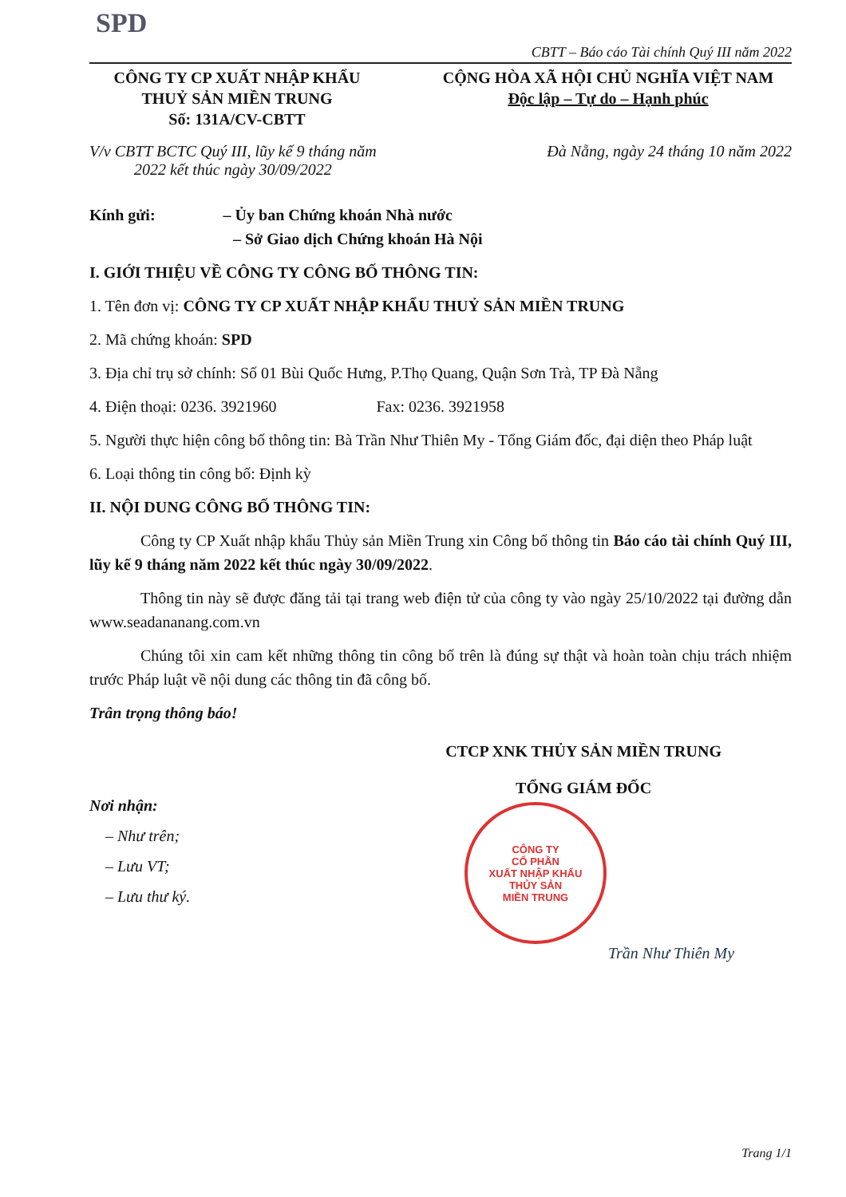SPD
CBTT – Báo cáo Tài chính Quý III năm 2022
CÔNG TY CP XUẤT NHẬP KHẨU
THUỶ SẢN MIỀN TRUNG
Số: 131A/CV-CBTT
CỘNG HÒA XÃ HỘI CHỦ NGHĨA VIỆT NAM
Độc lập – Tự do – Hạnh phúc
V/v CBTT BCTC Quý III, lũy kế 9 tháng năm
2022 kết thúc ngày 30/09/2022
Đà Nẵng, ngày 24 tháng 10 năm 2022
Kính gửi: – Ủy ban Chứng khoán Nhà nước
– Sở Giao dịch Chứng khoán Hà Nội
I. GIỚI THIỆU VỀ CÔNG TY CÔNG BỐ THÔNG TIN:
1. Tên đơn vị: CÔNG TY CP XUẤT NHẬP KHẨU THUỶ SẢN MIỀN TRUNG
2. Mã chứng khoán: SPD
3. Địa chỉ trụ sở chính: Số 01 Bùi Quốc Hưng, P.Thọ Quang, Quận Sơn Trà, TP Đà Nẵng
4. Điện thoại: 0236. 3921960 Fax: 0236. 3921958
5. Người thực hiện công bố thông tin: Bà Trần Như Thiên My - Tổng Giám đốc, đại diện theo Pháp luật
6. Loại thông tin công bố: Định kỳ
II. NỘI DUNG CÔNG BỐ THÔNG TIN:
Công ty CP Xuất nhập khẩu Thủy sản Miền Trung xin Công bố thông tin Báo cáo tài chính Quý III, lũy kế 9 tháng năm 2022 kết thúc ngày 30/09/2022.
Thông tin này sẽ được đăng tải tại trang web điện tử của công ty vào ngày 25/10/2022 tại đường dẫn www.seadananang.com.vn
Chúng tôi xin cam kết những thông tin công bố trên là đúng sự thật và hoàn toàn chịu trách nhiệm trước Pháp luật về nội dung các thông tin đã công bố.
Trân trọng thông báo!
Nơi nhận:
– Như trên;
– Lưu VT;
– Lưu thư ký.
CTCP XNK THỦY SẢN MIỀN TRUNG
TỔNG GIÁM ĐỐC
CÔNG TY
CỔ PHẦN
XUẤT NHẬP KHẨU
THỦY SẢN
MIỀN TRUNG
Trần Như Thiên My
Trang 1/1